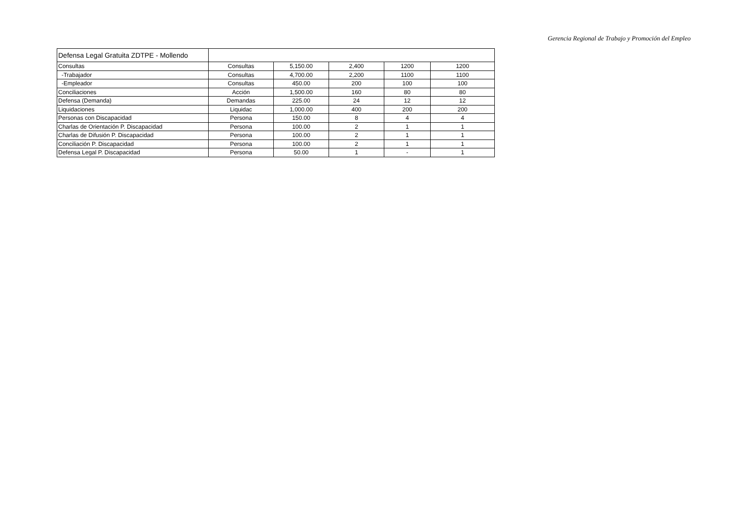Gerencia Regional de Trabajo y Promoción del Empleo
| Defensa Legal Gratuita ZDTPE - Mollendo | | | | | |
| Consultas | Consultas | 5,150.00 | 2,400 | 1200 | 1200 |
| -Trabajador | Consultas | 4,700.00 | 2,200 | 1100 | 1100 |
| -Empleador | Consultas | 450.00 | 200 | 100 | 100 |
| Conciliaciones | Acción | 1,500.00 | 160 | 80 | 80 |
| Defensa (Demanda) | Demandas | 225.00 | 24 | 12 | 12 |
| Liquidaciones | Liquidac | 1,000.00 | 400 | 200 | 200 |
| Personas con Discapacidad | Persona | 150.00 | 8 | 4 | 4 |
| Charlas de Orientación P. Discapacidad | Persona | 100.00 | 2 | 1 | 1 |
| Charlas de Difusión P. Discapacidad | Persona | 100.00 | 2 | 1 | 1 |
| Conciliación P. Discapacidad | Persona | 100.00 | 2 | 1 | 1 |
| Defensa Legal P. Discapacidad | Persona | 50.00 | 1 | - | 1 |